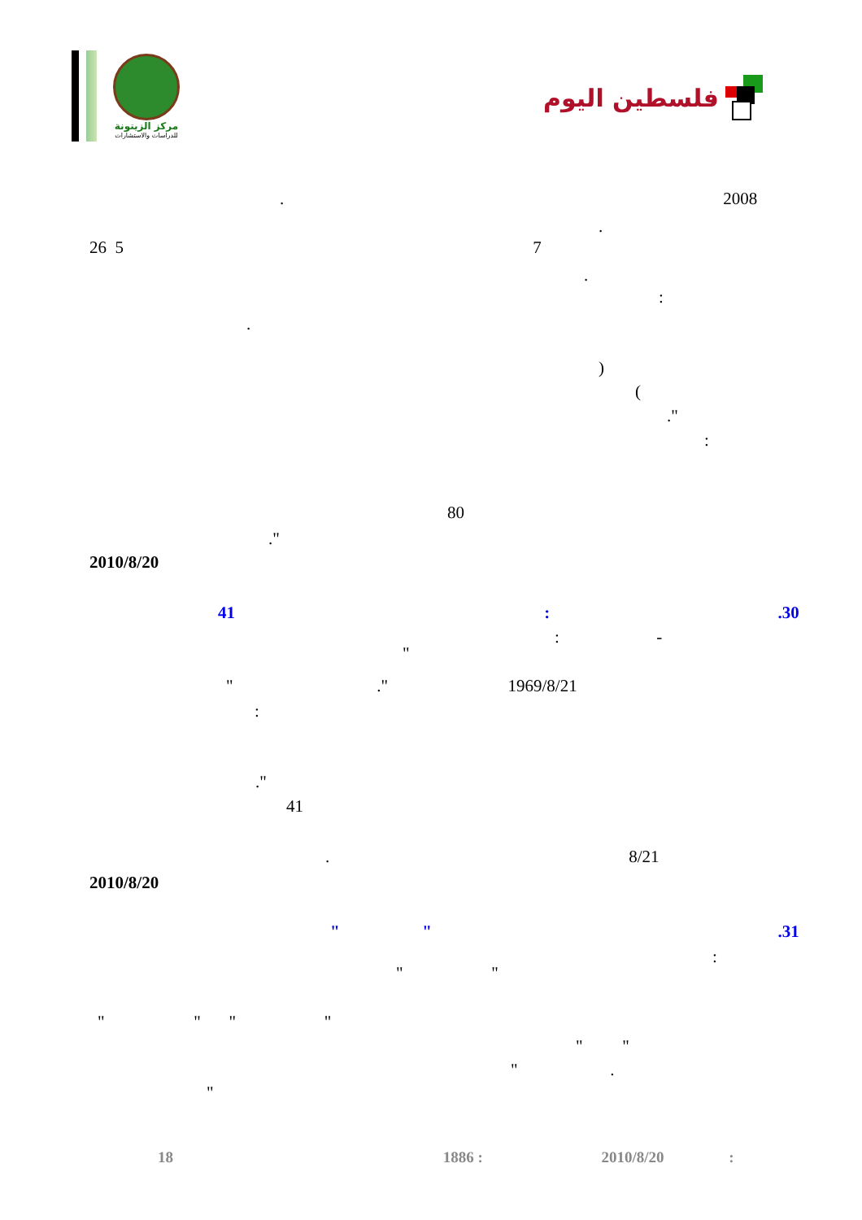مركز الزيتونة
للدراسات والاستشارات
فلسطين اليوم
. 2008
.
26 5 7
.
:
.
)
(
."
:
80
."
2010/8/20
41 : .30
: -
"
" ." 1969/8/21
:
."
41
. 8/21
2010/8/20
" " .31
:
" "
" " " "
" "
" .
"
18 1886 : 2010/8/20 :